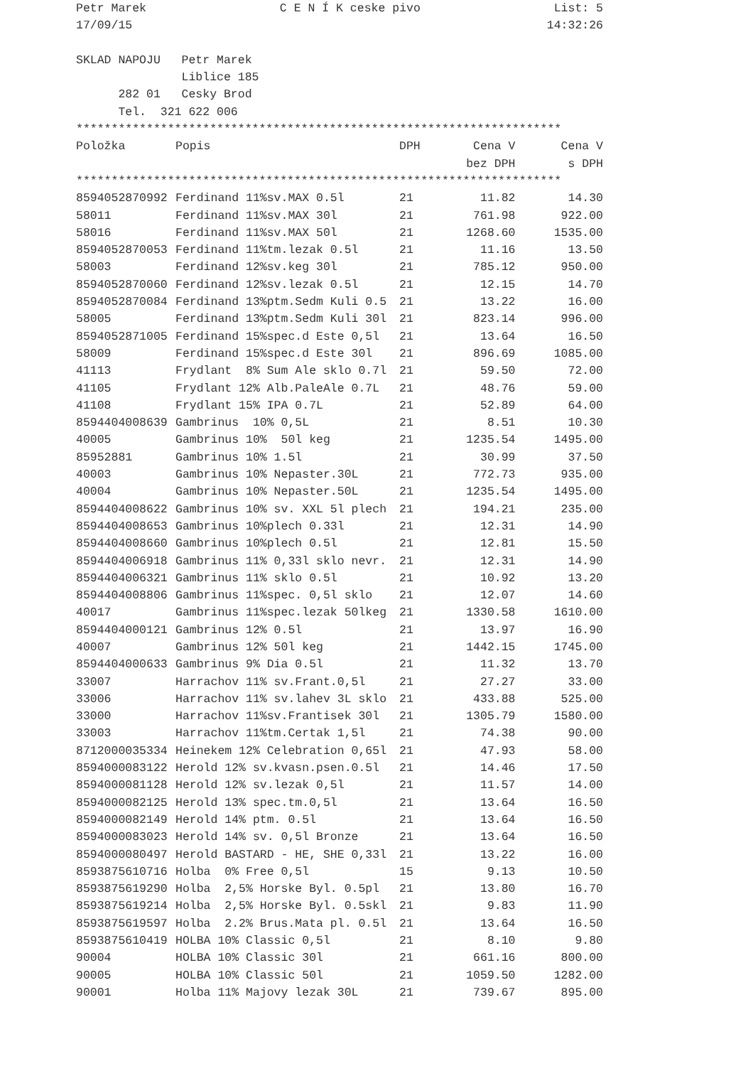Petr Marek C E N Í K ceske pivo List: 5
17/09/15 14:32:26
SKLAD NAPOJU   Petr Marek
               Liblice 185
      282 01   Cesky Brod
      Tel.  321 622 006
*********************************************************************
| Položka | Popis | DPH | Cena V | Cena V |
| --- | --- | --- | --- | --- |
| | | | bez DPH | s DPH |
| ********************************************************************* | | | | |
| 8594052870992 | Ferdinand 11%sv.MAX 0.5l | 21 | 11.82 | 14.30 |
| 58011 | Ferdinand 11%sv.MAX 30l | 21 | 761.98 | 922.00 |
| 58016 | Ferdinand 11%sv.MAX 50l | 21 | 1268.60 | 1535.00 |
| 8594052870053 | Ferdinand 11%tm.lezak 0.5l | 21 | 11.16 | 13.50 |
| 58003 | Ferdinand 12%sv.keg 30l | 21 | 785.12 | 950.00 |
| 8594052870060 | Ferdinand 12%sv.lezak 0.5l | 21 | 12.15 | 14.70 |
| 8594052870084 | Ferdinand 13%ptm.Sedm Kuli 0.5 | 21 | 13.22 | 16.00 |
| 58005 | Ferdinand 13%ptm.Sedm Kuli 30l | 21 | 823.14 | 996.00 |
| 8594052871005 | Ferdinand 15%spec.d Este 0,5l | 21 | 13.64 | 16.50 |
| 58009 | Ferdinand 15%spec.d Este 30l | 21 | 896.69 | 1085.00 |
| 41113 | Frydlant 8% Sum Ale sklo 0.7l | 21 | 59.50 | 72.00 |
| 41105 | Frydlant 12% Alb.PaleAle 0.7L | 21 | 48.76 | 59.00 |
| 41108 | Frydlant 15% IPA 0.7L | 21 | 52.89 | 64.00 |
| 8594404008639 | Gambrinus 10% 0,5L | 21 | 8.51 | 10.30 |
| 40005 | Gambrinus 10% 50l keg | 21 | 1235.54 | 1495.00 |
| 85952881 | Gambrinus 10% 1.5l | 21 | 30.99 | 37.50 |
| 40003 | Gambrinus 10% Nepaster.30L | 21 | 772.73 | 935.00 |
| 40004 | Gambrinus 10% Nepaster.50L | 21 | 1235.54 | 1495.00 |
| 8594404008622 | Gambrinus 10% sv. XXL 5l plech | 21 | 194.21 | 235.00 |
| 8594404008653 | Gambrinus 10%plech 0.33l | 21 | 12.31 | 14.90 |
| 8594404008660 | Gambrinus 10%plech 0.5l | 21 | 12.81 | 15.50 |
| 8594404006918 | Gambrinus 11% 0,33l sklo nevr. | 21 | 12.31 | 14.90 |
| 8594404006321 | Gambrinus 11% sklo 0.5l | 21 | 10.92 | 13.20 |
| 8594404008806 | Gambrinus 11%spec. 0,5l sklo | 21 | 12.07 | 14.60 |
| 40017 | Gambrinus 11%spec.lezak 50lkeg | 21 | 1330.58 | 1610.00 |
| 8594404000121 | Gambrinus 12% 0.5l | 21 | 13.97 | 16.90 |
| 40007 | Gambrinus 12% 50l keg | 21 | 1442.15 | 1745.00 |
| 8594404000633 | Gambrinus 9% Dia 0.5l | 21 | 11.32 | 13.70 |
| 33007 | Harrachov 11% sv.Frant.0,5l | 21 | 27.27 | 33.00 |
| 33006 | Harrachov 11% sv.lahev 3L sklo | 21 | 433.88 | 525.00 |
| 33000 | Harrachov 11%sv.Frantisek 30l | 21 | 1305.79 | 1580.00 |
| 33003 | Harrachov 11%tm.Certak 1,5l | 21 | 74.38 | 90.00 |
| 8712000035334 | Heinekem 12% Celebration 0,65l | 21 | 47.93 | 58.00 |
| 8594000083122 | Herold 12% sv.kvasn.psen.0.5l | 21 | 14.46 | 17.50 |
| 8594000081128 | Herold 12% sv.lezak 0,5l | 21 | 11.57 | 14.00 |
| 8594000082125 | Herold 13% spec.tm.0,5l | 21 | 13.64 | 16.50 |
| 8594000082149 | Herold 14% ptm. 0.5l | 21 | 13.64 | 16.50 |
| 8594000083023 | Herold 14% sv. 0,5l Bronze | 21 | 13.64 | 16.50 |
| 8594000080497 | Herold BASTARD - HE, SHE 0,33l | 21 | 13.22 | 16.00 |
| 8593875610716 | Holba 0% Free 0,5l | 15 | 9.13 | 10.50 |
| 8593875619290 | Holba 2,5% Horske Byl. 0.5pl | 21 | 13.80 | 16.70 |
| 8593875619214 | Holba 2,5% Horske Byl. 0.5skl | 21 | 9.83 | 11.90 |
| 8593875619597 | Holba 2.2% Brus.Mata pl. 0.5l | 21 | 13.64 | 16.50 |
| 8593875610419 | HOLBA 10% Classic 0,5l | 21 | 8.10 | 9.80 |
| 90004 | HOLBA 10% Classic 30l | 21 | 661.16 | 800.00 |
| 90005 | HOLBA 10% Classic 50l | 21 | 1059.50 | 1282.00 |
| 90001 | Holba 11% Majovy lezak 30L | 21 | 739.67 | 895.00 |